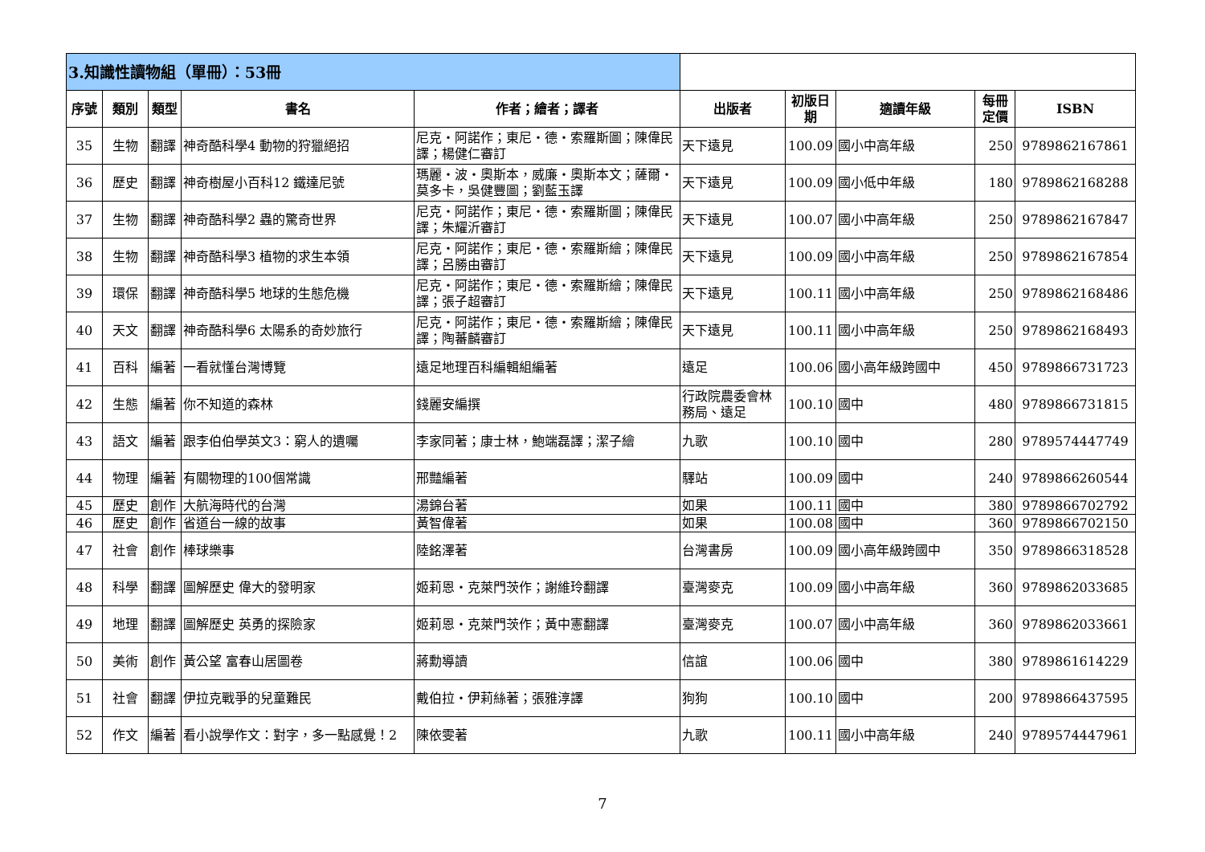| 3.知識性讀物組（單冊）：53冊 | | | | | | | | | |
| 序號 | 類別 | 類型 | 書名 | 作者；繪者；譯者 | 出版者 | 初版日期 | 適讀年級 | 每冊定價 | ISBN |
| 35 | 生物 | 翻譯 | 神奇酷科學4 動物的狩獵絕招 | 尼克・阿諾作；東尼・德・索羅斯圖；陳偉民譯；楊健仁審訂 | 天下遠見 | 100.09 | 國小中高年級 | 250 | 9789862167861 |
| 36 | 歷史 | 翻譯 | 神奇樹屋小百科12 鐵達尼號 | 瑪麗・波・奧斯本，威廉・奧斯本文；薩爾・莫多卡，吳健豐圖；劉藍玉譯 | 天下遠見 | 100.09 | 國小低中年級 | 180 | 9789862168288 |
| 37 | 生物 | 翻譯 | 神奇酷科學2 蟲的驚奇世界 | 尼克・阿諾作；東尼・德・索羅斯圖；陳偉民譯；朱耀沂審訂 | 天下遠見 | 100.07 | 國小中高年級 | 250 | 9789862167847 |
| 38 | 生物 | 翻譯 | 神奇酷科學3 植物的求生本領 | 尼克・阿諾作；東尼・德・索羅斯繪；陳偉民譯；呂勝由審訂 | 天下遠見 | 100.09 | 國小中高年級 | 250 | 9789862167854 |
| 39 | 環保 | 翻譯 | 神奇酷科學5 地球的生態危機 | 尼克・阿諾作；東尼・德・索羅斯繪；陳偉民譯；張子超審訂 | 天下遠見 | 100.11 | 國小中高年級 | 250 | 9789862168486 |
| 40 | 天文 | 翻譯 | 神奇酷科學6 太陽系的奇妙旅行 | 尼克・阿諾作；東尼・德・索羅斯繪；陳偉民譯；陶蕃麟審訂 | 天下遠見 | 100.11 | 國小中高年級 | 250 | 9789862168493 |
| 41 | 百科 | 編著 | 一看就懂台灣博覽 | 遠足地理百科編輯組編著 | 遠足 | 100.06 | 國小高年級跨國中 | 450 | 9789866731723 |
| 42 | 生態 | 編著 | 你不知道的森林 | 錢麗安編撰 | 行政院農委會林務局、遠足 | 100.10 | 國中 | 480 | 9789866731815 |
| 43 | 語文 | 編著 | 跟李伯伯學英文3：窮人的遺囑 | 李家同著；康士林，鮑端磊譯；潔子繪 | 九歌 | 100.10 | 國中 | 280 | 9789574447749 |
| 44 | 物理 | 編著 | 有關物理的100個常識 | 邢豔編著 | 驛站 | 100.09 | 國中 | 240 | 9789866260544 |
| 45 | 歷史 | 創作 | 大航海時代的台灣 | 湯錦台著 | 如果 | 100.11 | 國中 | 380 | 9789866702792 |
| 46 | 歷史 | 創作 | 省道台一線的故事 | 黃智偉著 | 如果 | 100.08 | 國中 | 360 | 9789866702150 |
| 47 | 社會 | 創作 | 棒球樂事 | 陸銘澤著 | 台灣書房 | 100.09 | 國小高年級跨國中 | 350 | 9789866318528 |
| 48 | 科學 | 翻譯 | 圖解歷史 偉大的發明家 | 姬莉恩・克萊門茨作；謝維玲翻譯 | 臺灣麥克 | 100.09 | 國小中高年級 | 360 | 9789862033685 |
| 49 | 地理 | 翻譯 | 圖解歷史 英勇的探險家 | 姬莉恩・克萊門茨作；黃中憲翻譯 | 臺灣麥克 | 100.07 | 國小中高年級 | 360 | 9789862033661 |
| 50 | 美術 | 創作 | 黃公望 富春山居圖卷 | 蔣勳導讀 | 信誼 | 100.06 | 國中 | 380 | 9789861614229 |
| 51 | 社會 | 翻譯 | 伊拉克戰爭的兒童難民 | 戴伯拉・伊莉絲著；張雅淳譯 | 狗狗 | 100.10 | 國中 | 200 | 9789866437595 |
| 52 | 作文 | 編著 | 看小說學作文：對字，多一點感覺！2 | 陳依雯著 | 九歌 | 100.11 | 國小中高年級 | 240 | 9789574447961 |
7